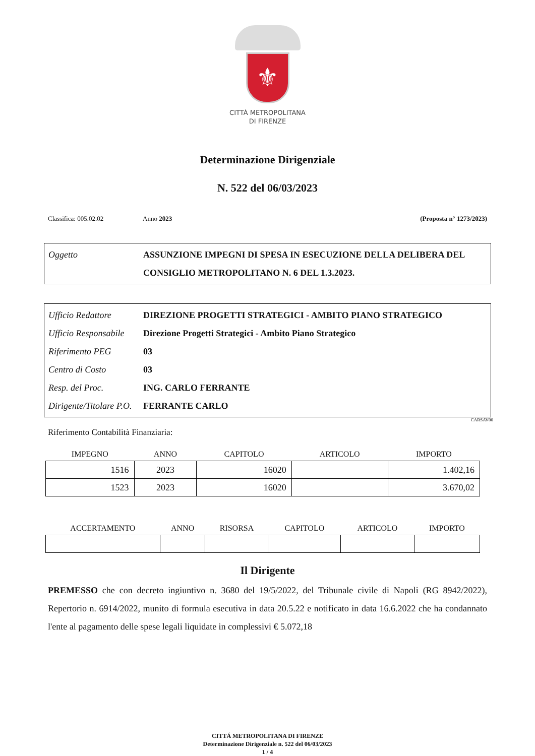⚜
CITTÀ METROPOLITANA
DI FIRENZE
Determinazione Dirigenziale
N. 522 del 06/03/2023
Classifica: 005.02.02 Anno 2023 (Proposta n° 1273/2023)
| Oggetto | ASSUNZIONE IMPEGNI DI SPESA IN ESECUZIONE DELLA DELIBERA DEL CONSIGLIO METROPOLITANO N. 6 DEL 1.3.2023. |
| Ufficio Redattore | DIREZIONE PROGETTI STRATEGICI - AMBITO PIANO STRATEGICO |
| Ufficio Responsabile | Direzione Progetti Strategici - Ambito Piano Strategico |
| Riferimento PEG | 03 |
| Centro di Costo | 03 |
| Resp. del Proc. | ING. CARLO FERRANTE |
| Dirigente/Titolare P.O. | FERRANTE CARLO |
CARSAV00
Riferimento Contabilità Finanziaria:
| IMPEGNO | ANNO | CAPITOLO | ARTICOLO | IMPORTO |
| --- | --- | --- | --- | --- |
| 1516 | 2023 | 16020 | | 1.402,16 |
| 1523 | 2023 | 16020 | | 3.670,02 |
| ACCERTAMENTO | ANNO | RISORSA | CAPITOLO | ARTICOLO | IMPORTO |
| --- | --- | --- | --- | --- | --- |
Il Dirigente
PREMESSO che con decreto ingiuntivo n. 3680 del 19/5/2022, del Tribunale civile di Napoli (RG 8942/2022), Repertorio n. 6914/2022, munito di formula esecutiva in data 20.5.22 e notificato in data 16.6.2022 che ha condannato l'ente al pagamento delle spese legali liquidate in complessivi € 5.072,18
CITTÁ METROPOLITANA DI FIRENZE
Determinazione Dirigenziale n. 522 del 06/03/2023
1 / 4